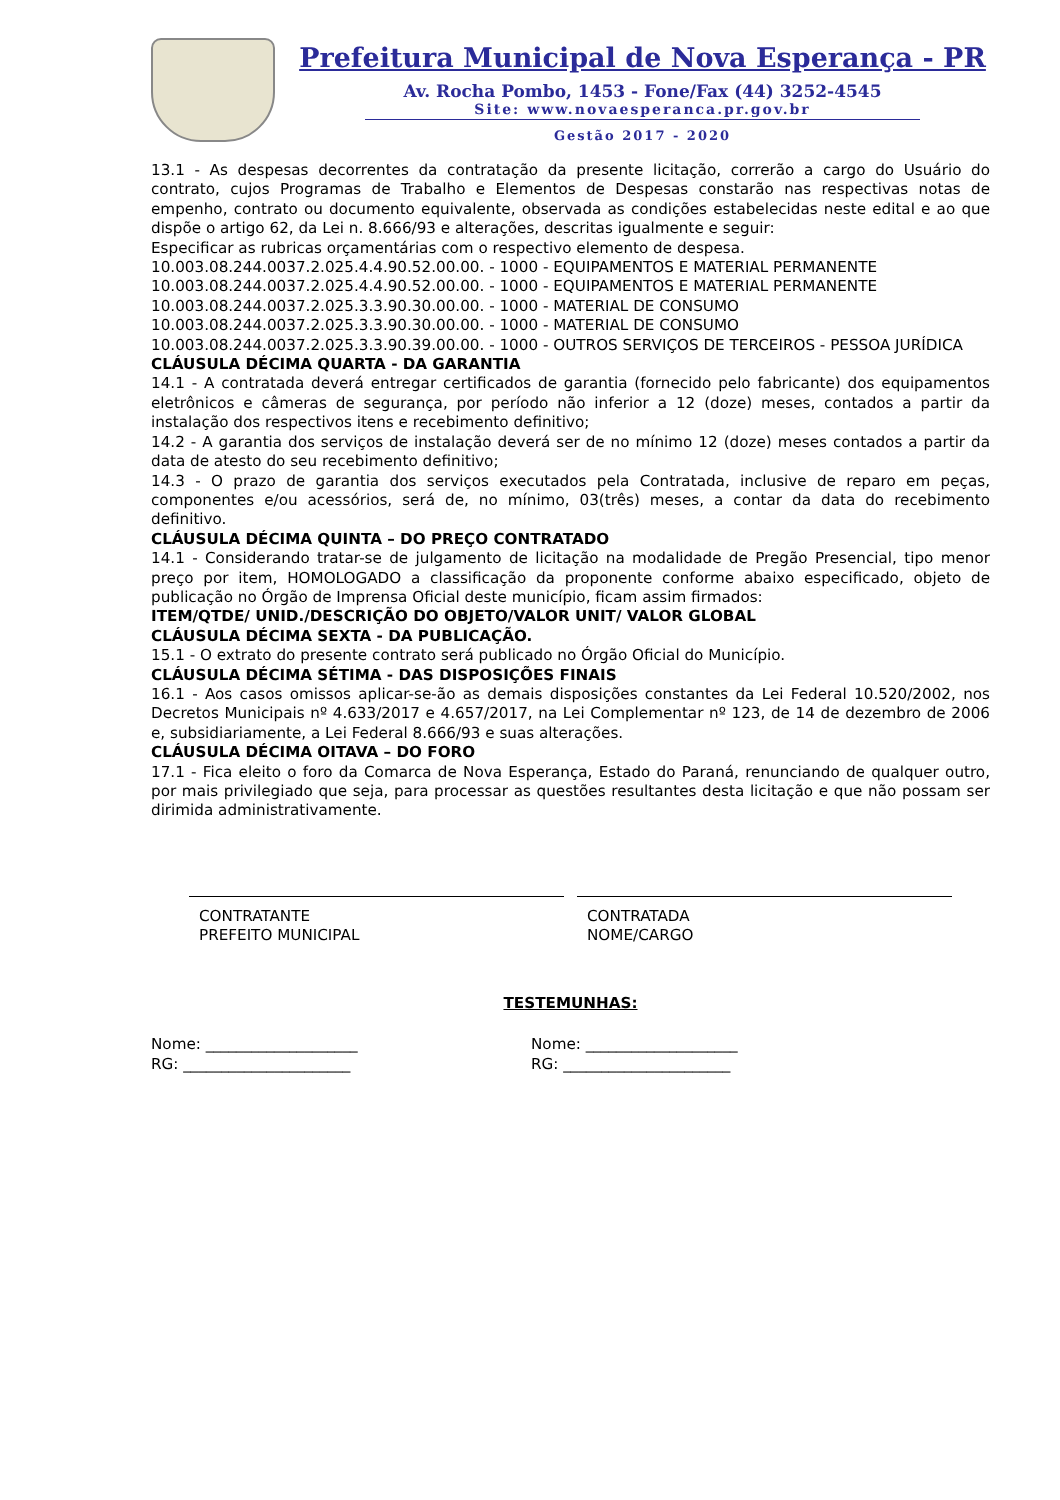Prefeitura Municipal de Nova Esperança - PR
Av. Rocha Pombo, 1453 - Fone/Fax (44) 3252-4545
Site: www.novaesperanca.pr.gov.br
Gestão 2017 - 2020
13.1 - As despesas decorrentes da contratação da presente licitação, correrão a cargo do Usuário do contrato, cujos Programas de Trabalho e Elementos de Despesas constarão nas respectivas notas de empenho, contrato ou documento equivalente, observada as condições estabelecidas neste edital e ao que dispõe o artigo 62, da Lei n. 8.666/93 e alterações, descritas igualmente e seguir:
Especificar as rubricas orçamentárias com o respectivo elemento de despesa.
10.003.08.244.0037.2.025.4.4.90.52.00.00. - 1000 - EQUIPAMENTOS E MATERIAL PERMANENTE
10.003.08.244.0037.2.025.4.4.90.52.00.00. - 1000 - EQUIPAMENTOS E MATERIAL PERMANENTE
10.003.08.244.0037.2.025.3.3.90.30.00.00. - 1000 - MATERIAL DE CONSUMO
10.003.08.244.0037.2.025.3.3.90.30.00.00. - 1000 - MATERIAL DE CONSUMO
10.003.08.244.0037.2.025.3.3.90.39.00.00. - 1000 - OUTROS SERVIÇOS DE TERCEIROS - PESSOA JURÍDICA
CLÁUSULA DÉCIMA QUARTA - DA GARANTIA
14.1 - A contratada deverá entregar certificados de garantia (fornecido pelo fabricante) dos equipamentos eletrônicos e câmeras de segurança, por período não inferior a 12 (doze) meses, contados a partir da instalação dos respectivos itens e recebimento definitivo;
14.2 - A garantia dos serviços de instalação deverá ser de no mínimo 12 (doze) meses contados a partir da data de atesto do seu recebimento definitivo;
14.3 - O prazo de garantia dos serviços executados pela Contratada, inclusive de reparo em peças, componentes e/ou acessórios, será de, no mínimo, 03(três) meses, a contar da data do recebimento definitivo.
CLÁUSULA DÉCIMA QUINTA – DO PREÇO CONTRATADO
14.1 - Considerando tratar-se de julgamento de licitação na modalidade de Pregão Presencial, tipo menor preço por item, HOMOLOGADO a classificação da proponente conforme abaixo especificado, objeto de publicação no Órgão de Imprensa Oficial deste município, ficam assim firmados:
ITEM/QTDE/ UNID./DESCRIÇÃO DO OBJETO/VALOR UNIT/ VALOR GLOBAL
CLÁUSULA DÉCIMA SEXTA - DA PUBLICAÇÃO.
15.1 - O extrato do presente contrato será publicado no Órgão Oficial do Município.
CLÁUSULA DÉCIMA SÉTIMA - DAS DISPOSIÇÕES FINAIS
16.1 - Aos casos omissos aplicar-se-ão as demais disposições constantes da Lei Federal 10.520/2002, nos Decretos Municipais nº 4.633/2017 e 4.657/2017, na Lei Complementar nº 123, de 14 de dezembro de 2006 e, subsidiariamente, a Lei Federal 8.666/93 e suas alterações.
CLÁUSULA DÉCIMA OITAVA – DO FORO
17.1 - Fica eleito o foro da Comarca de Nova Esperança, Estado do Paraná, renunciando de qualquer outro, por mais privilegiado que seja, para processar as questões resultantes desta licitação e que não possam ser dirimida administrativamente.
CONTRATANTE
PREFEITO MUNICIPAL
CONTRATADA
NOME/CARGO
TESTEMUNHAS:
Nome: ____________________
RG: ______________________
Nome: ____________________
RG: ______________________